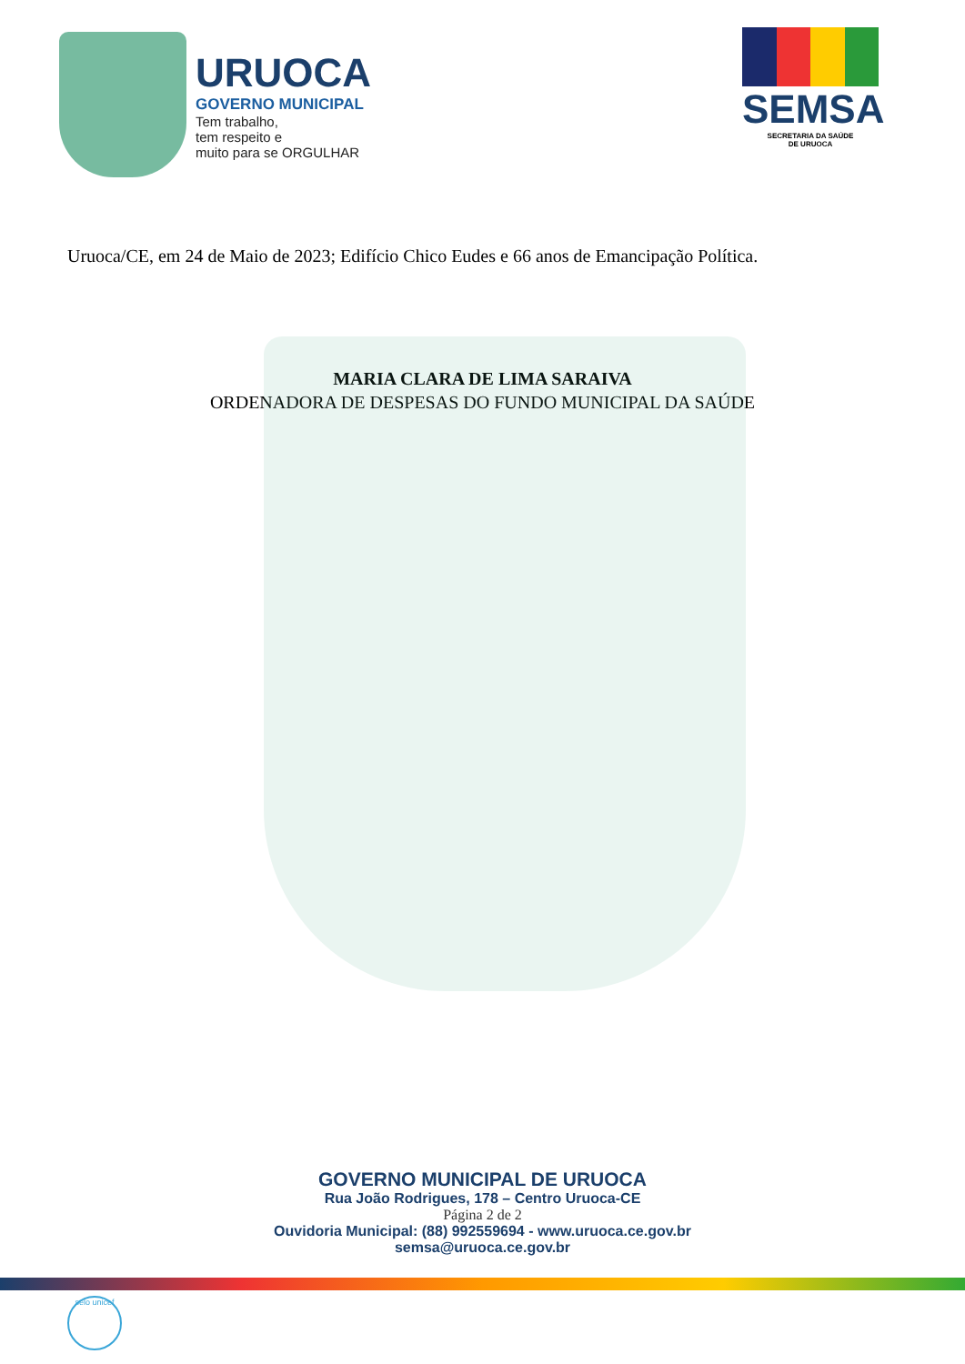URUOCA
GOVERNO MUNICIPAL
Tem trabalho,
tem respeito e
muito para se ORGULHAR
SEMSA
SECRETARIA DA SAÚDE
DE URUOCA
Uruoca/CE, em 24 de Maio de 2023; Edifício Chico Eudes e 66 anos de Emancipação Política.
MARIA CLARA DE LIMA SARAIVA
ORDENADORA DE DESPESAS DO FUNDO MUNICIPAL DA SAÚDE
GOVERNO MUNICIPAL DE URUOCA
Rua João Rodrigues, 178 – Centro Uruoca-CE
Página 2 de 2
Ouvidoria Municipal: (88) 992559694 - www.uruoca.ce.gov.br
semsa@uruoca.ce.gov.br
selo unicef